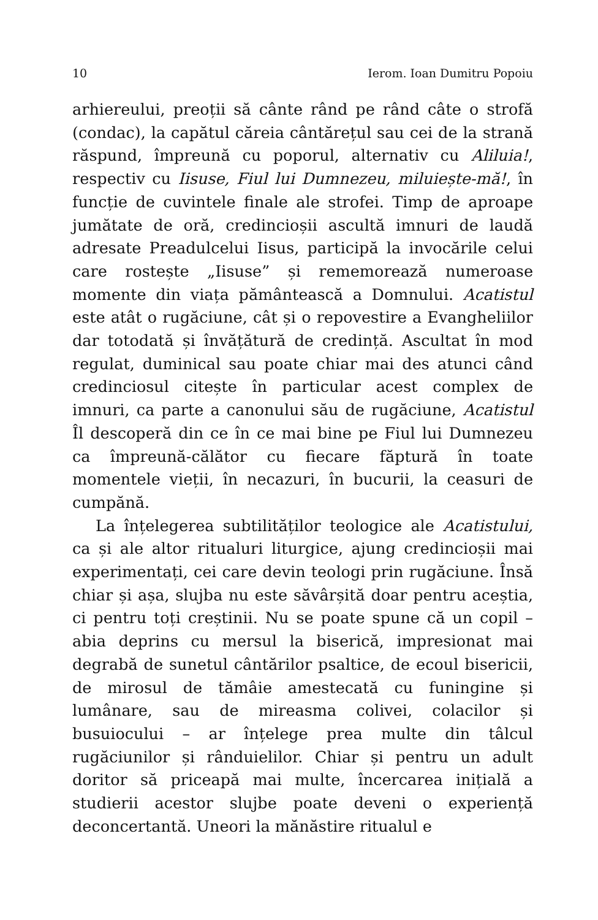10 Ierom. Ioan Dumitru Popoiu
arhiereului, preoții să cânte rând pe rând câte o strofă (condac), la capătul căreia cântărețul sau cei de la strană răspund, împreună cu poporul, alternativ cu Aliluia!, respectiv cu Iisuse, Fiul lui Dumnezeu, miluiește-mă!, în funcție de cuvintele finale ale strofei. Timp de aproape jumătate de oră, credincioșii ascultă imnuri de laudă adresate Preadulcelui Iisus, participă la invocările celui care rostește „Iisuse” și rememorează numeroase momente din viața pământească a Domnului. Acatistul este atât o rugăciune, cât și o repovestire a Evangheliilor dar totodată și învățătură de credință. Ascultat în mod regulat, duminical sau poate chiar mai des atunci când credinciosul citește în particular acest complex de imnuri, ca parte a canonului său de rugăciune, Acatistul Îl descoperă din ce în ce mai bine pe Fiul lui Dumnezeu ca împreună-călător cu fiecare făptură în toate momentele vieții, în necazuri, în bucurii, la ceasuri de cumpănă.
La înțelegerea subtilităților teologice ale Acatistului, ca și ale altor ritualuri liturgice, ajung credincioșii mai experimentați, cei care devin teologi prin rugăciune. Însă chiar și așa, slujba nu este săvârșită doar pentru aceștia, ci pentru toți creștinii. Nu se poate spune că un copil – abia deprins cu mersul la biserică, impresionat mai degrabă de sunetul cântărilor psaltice, de ecoul bisericii, de mirosul de tămâie amestecată cu funingine și lumânare, sau de mireasma colivei, colacilor și busuiocului – ar înțelege prea multe din tâlcul rugăciunilor și rânduielilor. Chiar și pentru un adult doritor să priceapă mai multe, încercarea inițială a studierii acestor slujbe poate deveni o experiență deconcertantă. Uneori la mănăstire ritualul e